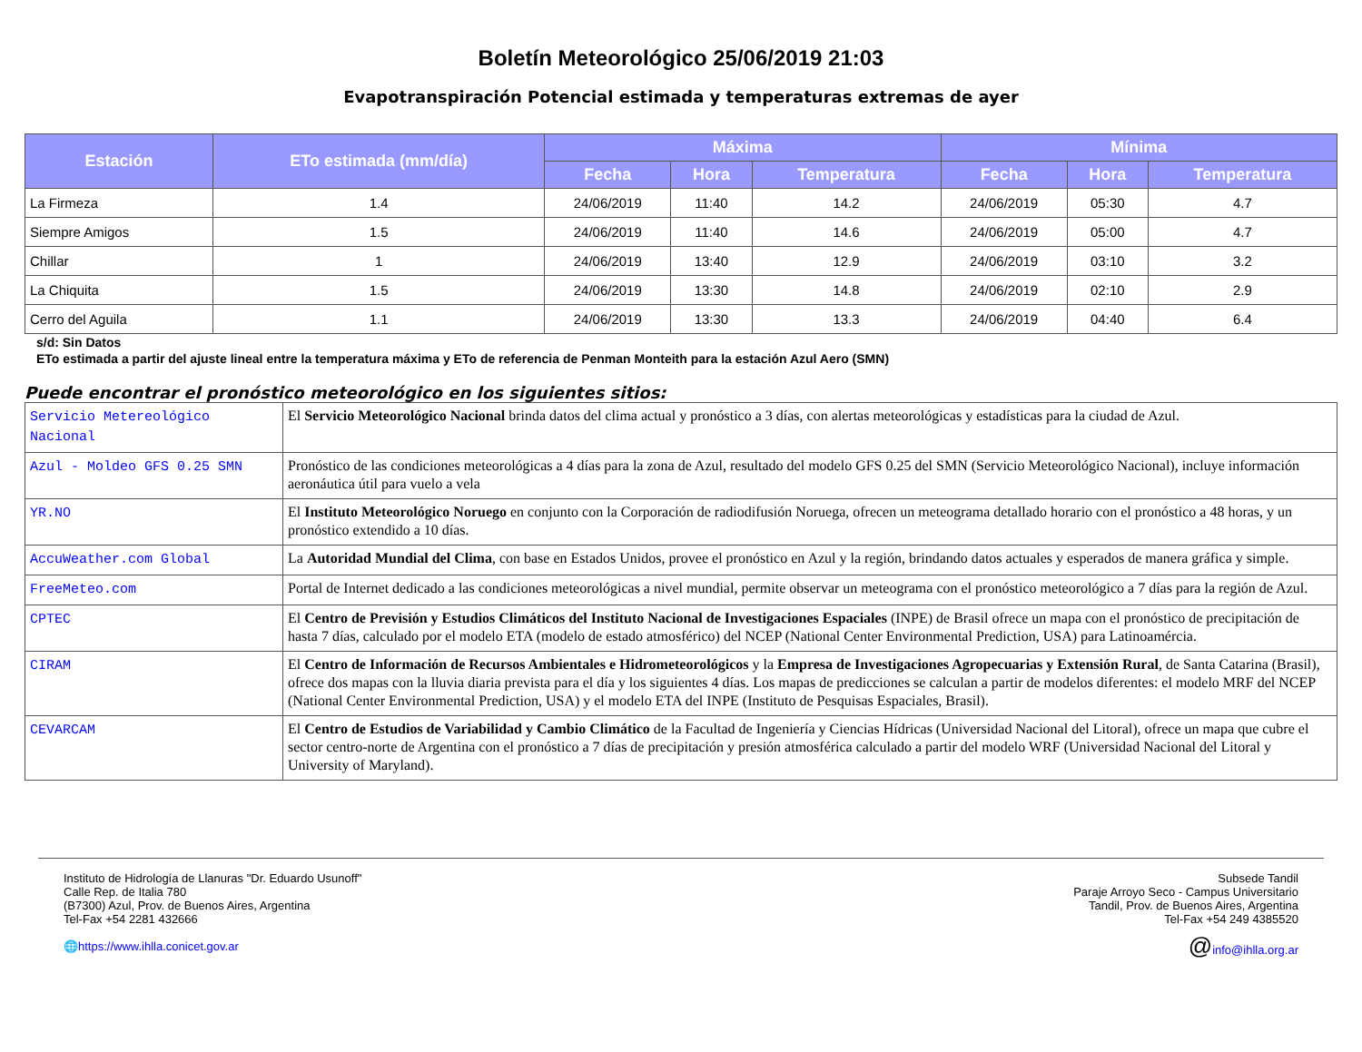Boletín Meteorológico 25/06/2019 21:03
Evapotranspiración Potencial estimada y temperaturas extremas de ayer
| Estación | ETo estimada (mm/día) | Máxima | | | Mínima | | |
| --- | --- | --- | --- | --- | --- | --- | --- |
| | | Fecha | Hora | Temperatura | Fecha | Hora | Temperatura |
| La Firmeza | 1.4 | 24/06/2019 | 11:40 | 14.2 | 24/06/2019 | 05:30 | 4.7 |
| Siempre Amigos | 1.5 | 24/06/2019 | 11:40 | 14.6 | 24/06/2019 | 05:00 | 4.7 |
| Chillar | 1 | 24/06/2019 | 13:40 | 12.9 | 24/06/2019 | 03:10 | 3.2 |
| La Chiquita | 1.5 | 24/06/2019 | 13:30 | 14.8 | 24/06/2019 | 02:10 | 2.9 |
| Cerro del Aguila | 1.1 | 24/06/2019 | 13:30 | 13.3 | 24/06/2019 | 04:40 | 6.4 |
s/d: Sin Datos
ETo estimada a partir del ajuste lineal entre la temperatura máxima y ETo de referencia de Penman Monteith para la estación Azul Aero (SMN)
Puede encontrar el pronóstico meteorológico en los siguientes sitios:
| Servicio Metereológico Nacional | El Servicio Meteorológico Nacional brinda datos del clima actual y pronóstico a 3 días, con alertas meteorológicas y estadísticas para la ciudad de Azul. |
| Azul - Moldeo GFS 0.25 SMN | Pronóstico de las condiciones meteorológicas a 4 días para la zona de Azul, resultado del modelo GFS 0.25 del SMN (Servicio Meteorológico Nacional), incluye información aeronáutica útil para vuelo a vela |
| YR.NO | El Instituto Meteorológico Noruego en conjunto con la Corporación de radiodifusión Noruega, ofrecen un meteograma detallado horario con el pronóstico a 48 horas, y un pronóstico extendido a 10 días. |
| AccuWeather.com Global | La Autoridad Mundial del Clima , con base en Estados Unidos, provee el pronóstico en Azul y la región, brindando datos actuales y esperados de manera gráfica y simple. |
| FreeMeteo.com | Portal de Internet dedicado a las condiciones meteorológicas a nivel mundial, permite observar un meteograma con el pronóstico meteorológico a 7 días para la región de Azul. |
| CPTEC | El Centro de Previsión y Estudios Climáticos del Instituto Nacional de Investigaciones Espaciales (INPE) de Brasil ofrece un mapa con el pronóstico de precipitación de hasta 7 días, calculado por el modelo ETA (modelo de estado atmosférico) del NCEP (National Center Environmental Prediction, USA) para Latinoamércia. |
| CIRAM | El Centro de Información de Recursos Ambientales e Hidrometeorológicos y la Empresa de Investigaciones Agropecuarias y Extensión Rural , de Santa Catarina (Brasil), ofrece dos mapas con la lluvia diaria prevista para el día y los siguientes 4 días. Los mapas de predicciones se calculan a partir de modelos diferentes: el modelo MRF del NCEP (National Center Environmental Prediction, USA) y el modelo ETA del INPE (Instituto de Pesquisas Espaciales, Brasil). |
| CEVARCAM | El Centro de Estudios de Variabilidad y Cambio Climático de la Facultad de Ingeniería y Ciencias Hídricas (Universidad Nacional del Litoral), ofrece un mapa que cubre el sector centro-norte de Argentina con el pronóstico a 7 días de precipitación y presión atmosférica calculado a partir del modelo WRF (Universidad Nacional del Litoral y University of Maryland). |
Instituto de Hidrología de Llanuras "Dr. Eduardo Usunoff"
Calle Rep. de Italia 780
(B7300) Azul, Prov. de Buenos Aires, Argentina
Tel-Fax +54 2281 432666
🌐https://www.ihlla.conicet.gov.ar
Subsede Tandil
Paraje Arroyo Seco - Campus Universitario
Tandil, Prov. de Buenos Aires, Argentina
Tel-Fax +54 249 4385520
@info@ihlla.org.ar